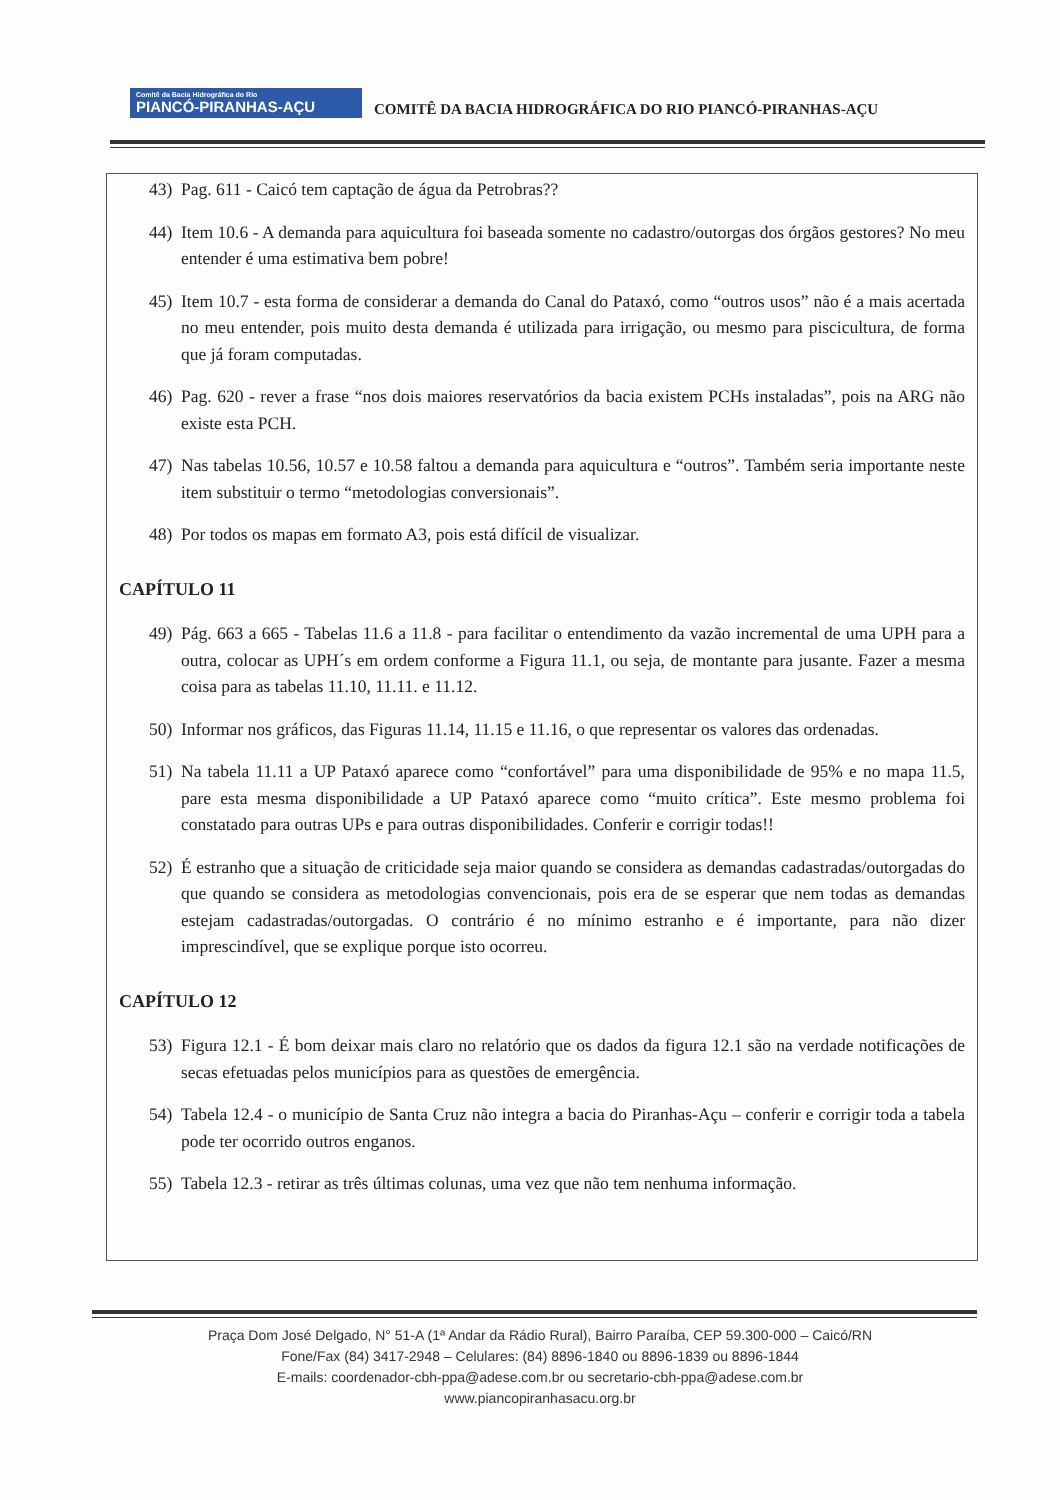Comitê da Bacia Hidrográfica do Rio
PIANCÓ-PIRANHAS-AÇU
COMITÊ DA BACIA HIDROGRÁFICA DO RIO PIANCÓ-PIRANHAS-AÇU
43) Pag. 611 - Caicó tem captação de água da Petrobras??
44) Item 10.6 - A demanda para aquicultura foi baseada somente no cadastro/outorgas dos órgãos gestores? No meu entender é uma estimativa bem pobre!
45) Item 10.7 - esta forma de considerar a demanda do Canal do Pataxó, como “outros usos” não é a mais acertada no meu entender, pois muito desta demanda é utilizada para irrigação, ou mesmo para piscicultura, de forma que já foram computadas.
46) Pag. 620 - rever a frase “nos dois maiores reservatórios da bacia existem PCHs instaladas”, pois na ARG não existe esta PCH.
47) Nas tabelas 10.56, 10.57 e 10.58 faltou a demanda para aquicultura e “outros”. Também seria importante neste item substituir o termo “metodologias conversionais”.
48) Por todos os mapas em formato A3, pois está difícil de visualizar.
CAPÍTULO 11
49) Pág. 663 a 665 - Tabelas 11.6 a 11.8 - para facilitar o entendimento da vazão incremental de uma UPH para a outra, colocar as UPH´s em ordem conforme a Figura 11.1, ou seja, de montante para jusante. Fazer a mesma coisa para as tabelas 11.10, 11.11. e 11.12.
50) Informar nos gráficos, das Figuras 11.14, 11.15 e 11.16, o que representar os valores das ordenadas.
51) Na tabela 11.11 a UP Pataxó aparece como “confortável” para uma disponibilidade de 95% e no mapa 11.5, pare esta mesma disponibilidade a UP Pataxó aparece como “muito crítica”. Este mesmo problema foi constatado para outras UPs e para outras disponibilidades. Conferir e corrigir todas!!
52) É estranho que a situação de criticidade seja maior quando se considera as demandas cadastradas/outorgadas do que quando se considera as metodologias convencionais, pois era de se esperar que nem todas as demandas estejam cadastradas/outorgadas. O contrário é no mínimo estranho e é importante, para não dizer imprescindível, que se explique porque isto ocorreu.
CAPÍTULO 12
53) Figura 12.1 - É bom deixar mais claro no relatório que os dados da figura 12.1 são na verdade notificações de secas efetuadas pelos municípios para as questões de emergência.
54) Tabela 12.4 - o município de Santa Cruz não integra a bacia do Piranhas-Açu – conferir e corrigir toda a tabela pode ter ocorrido outros enganos.
55) Tabela 12.3 - retirar as três últimas colunas, uma vez que não tem nenhuma informação.
Praça Dom José Delgado, N° 51-A (1ª Andar da Rádio Rural), Bairro Paraíba, CEP 59.300-000 – Caicó/RN
Fone/Fax (84) 3417-2948 – Celulares: (84) 8896-1840 ou 8896-1839 ou 8896-1844
E-mails: coordenador-cbh-ppa@adese.com.br ou secretario-cbh-ppa@adese.com.br
www.piancopiranhasacu.org.br